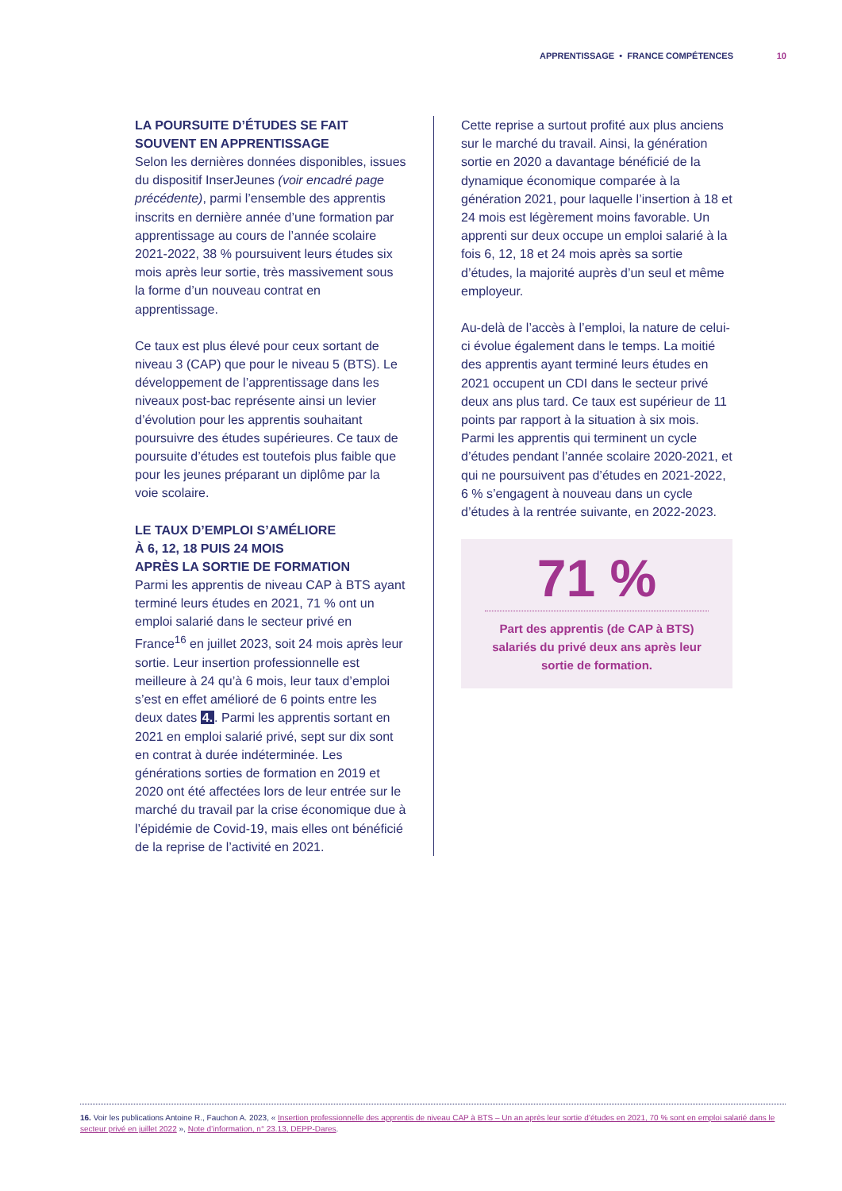APPRENTISSAGE • FRANCE COMPÉTENCES 10
LA POURSUITE D’ÉTUDES SE FAIT SOUVENT EN APPRENTISSAGE
Selon les dernières données disponibles, issues du dispositif InserJeunes (voir encadré page précédente), parmi l’ensemble des apprentis inscrits en dernière année d’une formation par apprentissage au cours de l’année scolaire 2021-2022, 38 % poursuivent leurs études six mois après leur sortie, très massivement sous la forme d’un nouveau contrat en apprentissage.
Ce taux est plus élevé pour ceux sortant de niveau 3 (CAP) que pour le niveau 5 (BTS). Le développement de l’apprentissage dans les niveaux post-bac représente ainsi un levier d’évolution pour les apprentis souhaitant poursuivre des études supérieures. Ce taux de poursuite d’études est toutefois plus faible que pour les jeunes préparant un diplôme par la voie scolaire.
LE TAUX D’EMPLOI S’AMÉLIORE
À 6, 12, 18 PUIS 24 MOIS
APRÈS LA SORTIE DE FORMATION
Parmi les apprentis de niveau CAP à BTS ayant terminé leurs études en 2021, 71 % ont un emploi salarié dans le secteur privé en France<sup>16</sup> en juillet 2023, soit 24 mois après leur sortie. Leur insertion professionnelle est meilleure à 24 qu’à 6 mois, leur taux d’emploi s’est en effet amélioré de 6 points entre les deux dates 4.. Parmi les apprentis sortant en 2021 en emploi salarié privé, sept sur dix sont en contrat à durée indéterminée. Les générations sorties de formation en 2019 et 2020 ont été affectées lors de leur entrée sur le marché du travail par la crise économique due à l’épidémie de Covid-19, mais elles ont bénéficié de la reprise de l’activité en 2021.
Cette reprise a surtout profité aux plus anciens sur le marché du travail. Ainsi, la génération sortie en 2020 a davantage bénéficié de la dynamique économique comparée à la génération 2021, pour laquelle l’insertion à 18 et 24 mois est légèrement moins favorable. Un apprenti sur deux occupe un emploi salarié à la fois 6, 12, 18 et 24 mois après sa sortie d’études, la majorité auprès d’un seul et même employeur.
Au-delà de l’accès à l’emploi, la nature de celui-ci évolue également dans le temps. La moitié des apprentis ayant terminé leurs études en 2021 occupent un CDI dans le secteur privé deux ans plus tard. Ce taux est supérieur de 11 points par rapport à la situation à six mois. Parmi les apprentis qui terminent un cycle d’études pendant l’année scolaire 2020-2021, et qui ne poursuivent pas d’études en 2021-2022, 6 % s’engagent à nouveau dans un cycle d’études à la rentrée suivante, en 2022-2023.
71 %
Part des apprentis (de CAP à BTS) salariés du privé deux ans après leur sortie de formation.
16. Voir les publications Antoine R., Fauchon A. 2023, « Insertion professionnelle des apprentis de niveau CAP à BTS – Un an après leur sortie d’études en 2021, 70 % sont en emploi salarié dans le secteur privé en juillet 2022 », Note d’information, n° 23.13, DEPP-Dares.